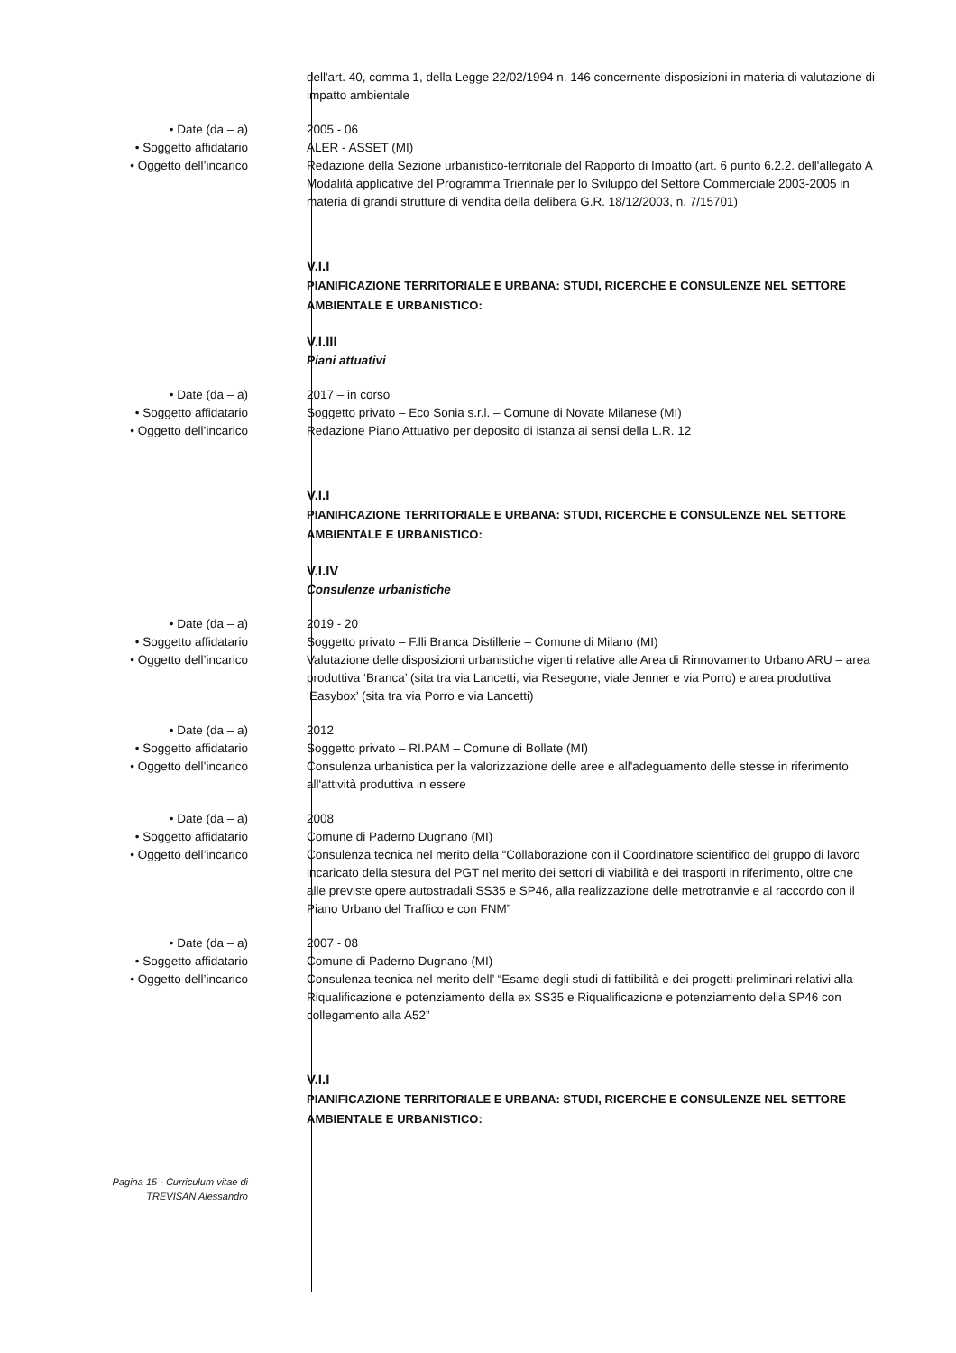dell'art. 40, comma 1, della Legge 22/02/1994 n. 146 concernente disposizioni in materia di valutazione di impatto ambientale
• Date (da – a) 2005 - 06
• Soggetto affidatario ALER - ASSET (MI)
• Oggetto dell’incarico Redazione della Sezione urbanistico-territoriale del Rapporto di Impatto (art. 6 punto 6.2.2. dell'allegato A Modalità applicative del Programma Triennale per lo Sviluppo del Settore Commerciale 2003-2005 in materia di grandi strutture di vendita della delibera G.R. 18/12/2003, n. 7/15701)
V.I.I
PIANIFICAZIONE TERRITORIALE E URBANA: STUDI, RICERCHE E CONSULENZE NEL SETTORE AMBIENTALE E URBANISTICO:
V.I.III
Piani attuativi
• Date (da – a) 2017 – in corso
• Soggetto affidatario Soggetto privato – Eco Sonia s.r.l. – Comune di Novate Milanese (MI)
• Oggetto dell’incarico Redazione Piano Attuativo per deposito di istanza ai sensi della L.R. 12
V.I.I
PIANIFICAZIONE TERRITORIALE E URBANA: STUDI, RICERCHE E CONSULENZE NEL SETTORE AMBIENTALE E URBANISTICO:
V.I.IV
Consulenze urbanistiche
• Date (da – a) 2019 - 20
• Soggetto affidatario Soggetto privato – F.lli Branca Distillerie – Comune di Milano (MI)
• Oggetto dell’incarico Valutazione delle disposizioni urbanistiche vigenti relative alle Area di Rinnovamento Urbano ARU – area produttiva ‘Branca’ (sita tra via Lancetti, via Resegone, viale Jenner e via Porro) e area produttiva ‘Easybox’ (sita tra via Porro e via Lancetti)
• Date (da – a) 2012
• Soggetto affidatario Soggetto privato – RI.PAM – Comune di Bollate (MI)
• Oggetto dell’incarico Consulenza urbanistica per la valorizzazione delle aree e all'adeguamento delle stesse in riferimento all'attività produttiva in essere
• Date (da – a) 2008
• Soggetto affidatario Comune di Paderno Dugnano (MI)
• Oggetto dell’incarico Consulenza tecnica nel merito della “Collaborazione con il Coordinatore scientifico del gruppo di lavoro incaricato della stesura del PGT nel merito dei settori di viabilità e dei trasporti in riferimento, oltre che alle previste opere autostradali SS35 e SP46, alla realizzazione delle metrotranvie e al raccordo con il Piano Urbano del Traffico e con FNM”
• Date (da – a) 2007 - 08
• Soggetto affidatario Comune di Paderno Dugnano (MI)
• Oggetto dell’incarico Consulenza tecnica nel merito dell’ “Esame degli studi di fattibilità e dei progetti preliminari relativi alla Riqualificazione e potenziamento della ex SS35 e Riqualificazione e potenziamento della SP46 con collegamento alla A52”
V.I.I
PIANIFICAZIONE TERRITORIALE E URBANA: STUDI, RICERCHE E CONSULENZE NEL SETTORE AMBIENTALE E URBANISTICO:
Pagina 15 - Curriculum vitae di
TREVISAN Alessandro